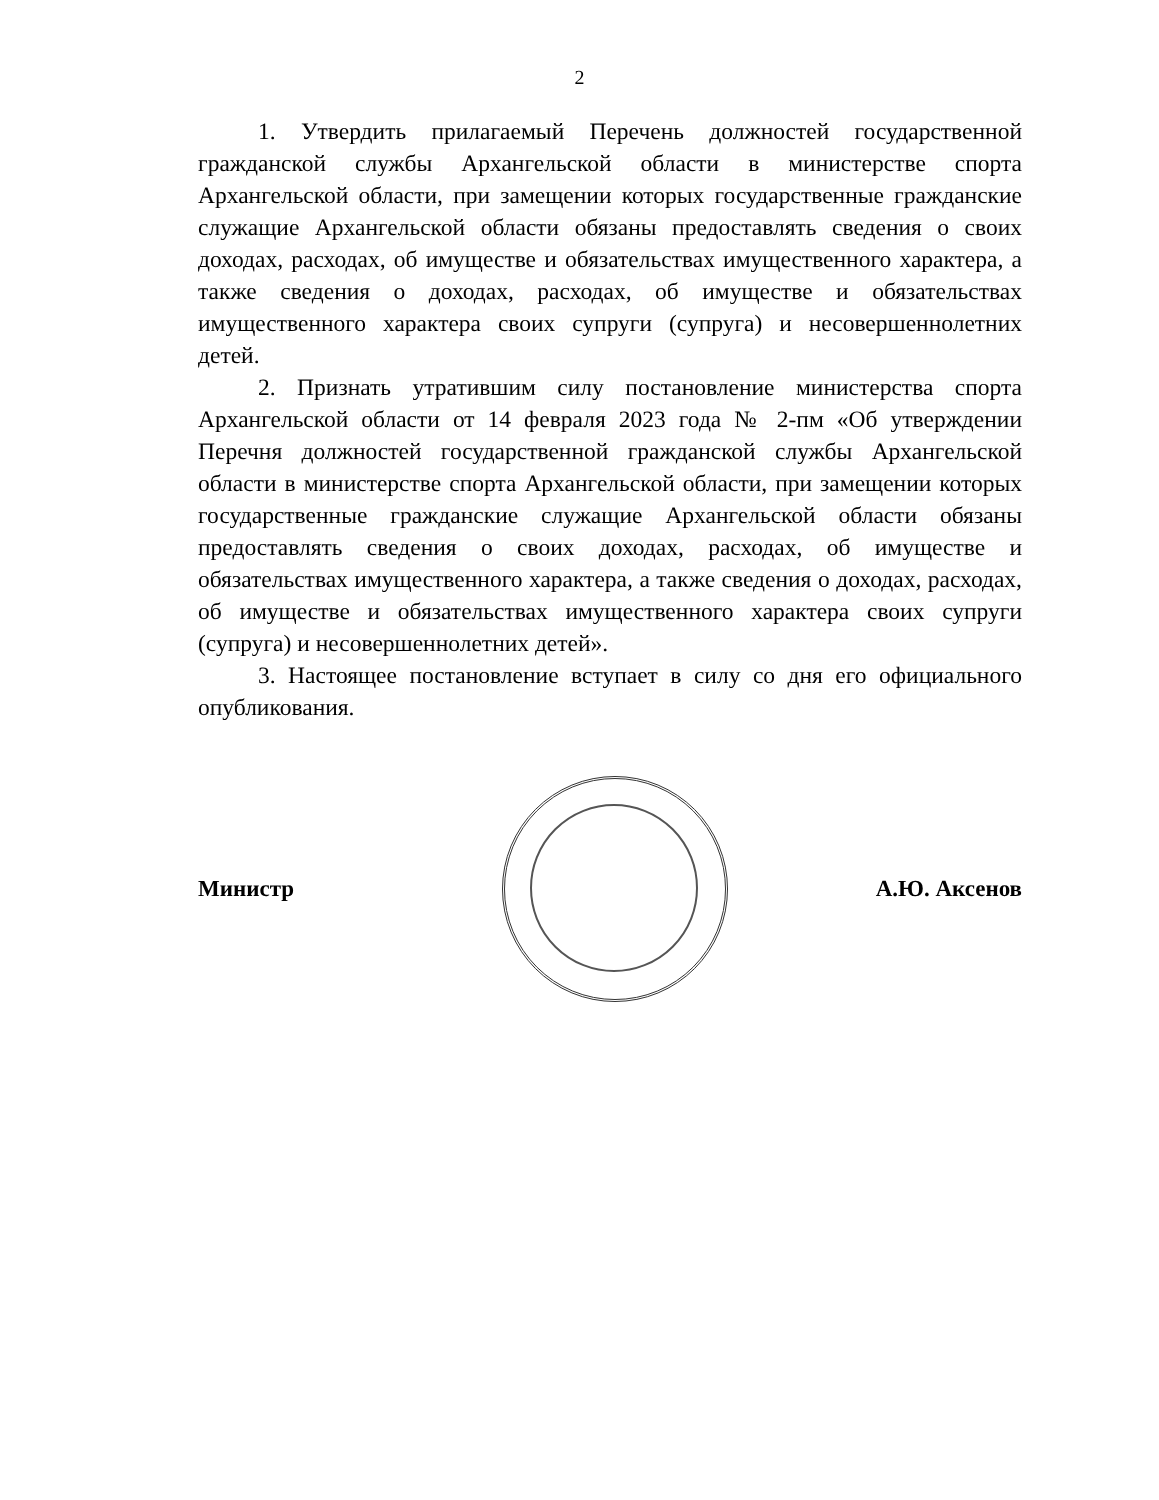2
1. Утвердить прилагаемый Перечень должностей государственной гражданской службы Архангельской области в министерстве спорта Архангельской области, при замещении которых государственные гражданские служащие Архангельской области обязаны предоставлять сведения о своих доходах, расходах, об имуществе и обязательствах имущественного характера, а также сведения о доходах, расходах, об имуществе и обязательствах имущественного характера своих супруги (супруга) и несовершеннолетних детей.
2. Признать утратившим силу постановление министерства спорта Архангельской области от 14 февраля 2023 года № 2-пм «Об утверждении Перечня должностей государственной гражданской службы Архангельской области в министерстве спорта Архангельской области, при замещении которых государственные гражданские служащие Архангельской области обязаны предоставлять сведения о своих доходах, расходах, об имуществе и обязательствах имущественного характера, а также сведения о доходах, расходах, об имуществе и обязательствах имущественного характера своих супруги (супруга) и несовершеннолетних детей».
3. Настоящее постановление вступает в силу со дня его официального опубликования.
Министр А.Ю. Аксенов